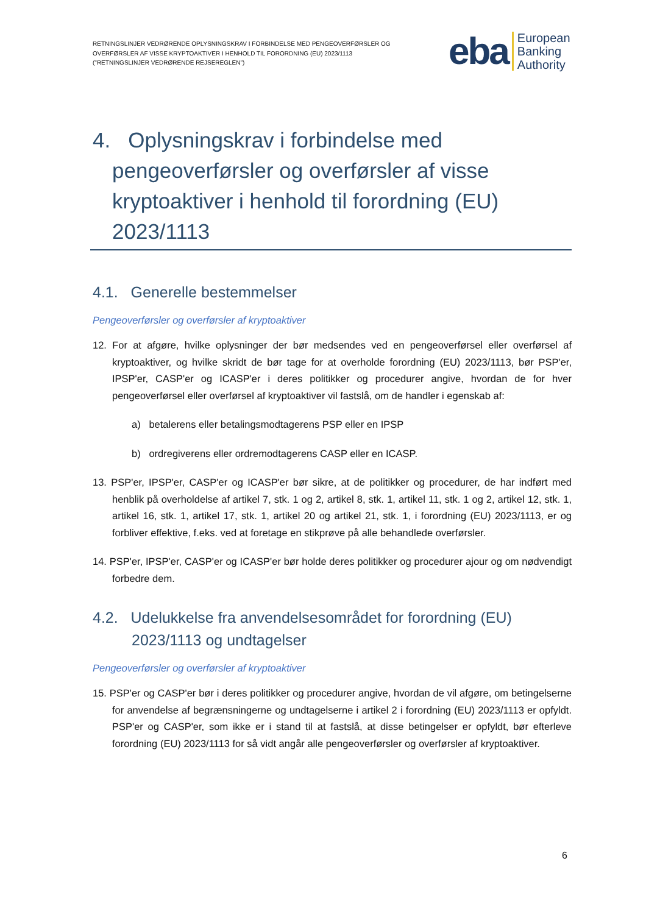RETNINGSLINJER VEDRØRENDE OPLYSNINGSKRAV I FORBINDELSE MED PENGEOVERFØRSLER OG OVERFØRSLER AF VISSE KRYPTOAKTIVER I HENHOLD TIL FORORDNING (EU) 2023/1113 ("RETNINGSLINJER VEDRØRENDE REJSEREGLEN")
eba European
Banking
Authority
4. Oplysningskrav i forbindelse med pengeoverførsler og overførsler af visse kryptoaktiver i henhold til forordning (EU) 2023/1113
4.1. Generelle bestemmelser
Pengeoverførsler og overførsler af kryptoaktiver
12. For at afgøre, hvilke oplysninger der bør medsendes ved en pengeoverførsel eller overførsel af kryptoaktiver, og hvilke skridt de bør tage for at overholde forordning (EU) 2023/1113, bør PSP'er, IPSP'er, CASP'er og ICASP'er i deres politikker og procedurer angive, hvordan de for hver pengeoverførsel eller overførsel af kryptoaktiver vil fastslå, om de handler i egenskab af:
a) betalerens eller betalingsmodtagerens PSP eller en IPSP
b) ordregiverens eller ordremodtagerens CASP eller en ICASP.
13. PSP'er, IPSP'er, CASP'er og ICASP'er bør sikre, at de politikker og procedurer, de har indført med henblik på overholdelse af artikel 7, stk. 1 og 2, artikel 8, stk. 1, artikel 11, stk. 1 og 2, artikel 12, stk. 1, artikel 16, stk. 1, artikel 17, stk. 1, artikel 20 og artikel 21, stk. 1, i forordning (EU) 2023/1113, er og forbliver effektive, f.eks. ved at foretage en stikprøve på alle behandlede overførsler.
14. PSP'er, IPSP'er, CASP'er og ICASP'er bør holde deres politikker og procedurer ajour og om nødvendigt forbedre dem.
4.2. Udelukkelse fra anvendelsesområdet for forordning (EU) 2023/1113 og undtagelser
Pengeoverførsler og overførsler af kryptoaktiver
15. PSP'er og CASP'er bør i deres politikker og procedurer angive, hvordan de vil afgøre, om betingelserne for anvendelse af begrænsningerne og undtagelserne i artikel 2 i forordning (EU) 2023/1113 er opfyldt. PSP'er og CASP'er, som ikke er i stand til at fastslå, at disse betingelser er opfyldt, bør efterleve forordning (EU) 2023/1113 for så vidt angår alle pengeoverførsler og overførsler af kryptoaktiver.
6